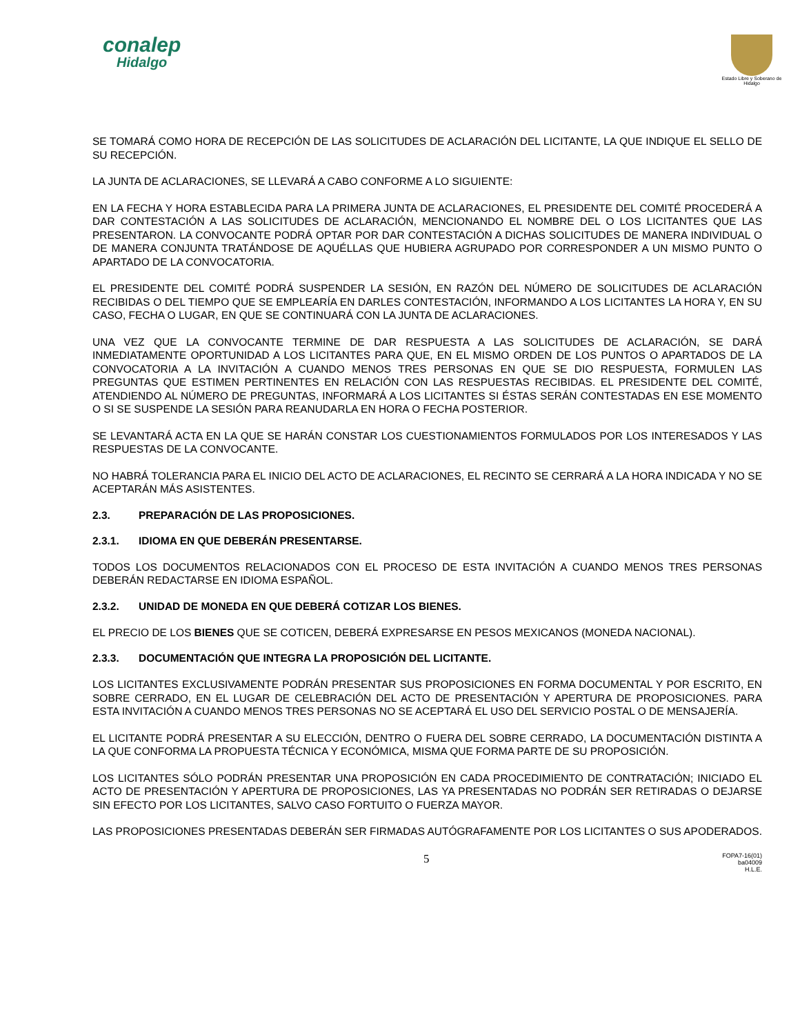conalep
Hidalgo
Estado Libre y Soberano de Hidalgo
SE TOMARÁ COMO HORA DE RECEPCIÓN DE LAS SOLICITUDES DE ACLARACIÓN DEL LICITANTE, LA QUE INDIQUE EL SELLO DE SU RECEPCIÓN.
LA JUNTA DE ACLARACIONES, SE LLEVARÁ A CABO CONFORME A LO SIGUIENTE:
EN LA FECHA Y HORA ESTABLECIDA PARA LA PRIMERA JUNTA DE ACLARACIONES, EL PRESIDENTE DEL COMITÉ PROCEDERÁ A DAR CONTESTACIÓN A LAS SOLICITUDES DE ACLARACIÓN, MENCIONANDO EL NOMBRE DEL O LOS LICITANTES QUE LAS PRESENTARON. LA CONVOCANTE PODRÁ OPTAR POR DAR CONTESTACIÓN A DICHAS SOLICITUDES DE MANERA INDIVIDUAL O DE MANERA CONJUNTA TRATÁNDOSE DE AQUÉLLAS QUE HUBIERA AGRUPADO POR CORRESPONDER A UN MISMO PUNTO O APARTADO DE LA CONVOCATORIA.
EL PRESIDENTE DEL COMITÉ PODRÁ SUSPENDER LA SESIÓN, EN RAZÓN DEL NÚMERO DE SOLICITUDES DE ACLARACIÓN RECIBIDAS O DEL TIEMPO QUE SE EMPLEARÍA EN DARLES CONTESTACIÓN, INFORMANDO A LOS LICITANTES LA HORA Y, EN SU CASO, FECHA O LUGAR, EN QUE SE CONTINUARÁ CON LA JUNTA DE ACLARACIONES.
UNA VEZ QUE LA CONVOCANTE TERMINE DE DAR RESPUESTA A LAS SOLICITUDES DE ACLARACIÓN, SE DARÁ INMEDIATAMENTE OPORTUNIDAD A LOS LICITANTES PARA QUE, EN EL MISMO ORDEN DE LOS PUNTOS O APARTADOS DE LA CONVOCATORIA A LA INVITACIÓN A CUANDO MENOS TRES PERSONAS EN QUE SE DIO RESPUESTA, FORMULEN LAS PREGUNTAS QUE ESTIMEN PERTINENTES EN RELACIÓN CON LAS RESPUESTAS RECIBIDAS. EL PRESIDENTE DEL COMITÉ, ATENDIENDO AL NÚMERO DE PREGUNTAS, INFORMARÁ A LOS LICITANTES SI ÉSTAS SERÁN CONTESTADAS EN ESE MOMENTO O SI SE SUSPENDE LA SESIÓN PARA REANUDARLA EN HORA O FECHA POSTERIOR.
SE LEVANTARÁ ACTA EN LA QUE SE HARÁN CONSTAR LOS CUESTIONAMIENTOS FORMULADOS POR LOS INTERESADOS Y LAS RESPUESTAS DE LA CONVOCANTE.
NO HABRÁ TOLERANCIA PARA EL INICIO DEL ACTO DE ACLARACIONES, EL RECINTO SE CERRARÁ A LA HORA INDICADA Y NO SE ACEPTARÁN MÁS ASISTENTES.
2.3. PREPARACIÓN DE LAS PROPOSICIONES.
2.3.1. IDIOMA EN QUE DEBERÁN PRESENTARSE.
TODOS LOS DOCUMENTOS RELACIONADOS CON EL PROCESO DE ESTA INVITACIÓN A CUANDO MENOS TRES PERSONAS DEBERÁN REDACTARSE EN IDIOMA ESPAÑOL.
2.3.2. UNIDAD DE MONEDA EN QUE DEBERÁ COTIZAR LOS BIENES.
EL PRECIO DE LOS BIENES QUE SE COTICEN, DEBERÁ EXPRESARSE EN PESOS MEXICANOS (MONEDA NACIONAL).
2.3.3. DOCUMENTACIÓN QUE INTEGRA LA PROPOSICIÓN DEL LICITANTE.
LOS LICITANTES EXCLUSIVAMENTE PODRÁN PRESENTAR SUS PROPOSICIONES EN FORMA DOCUMENTAL Y POR ESCRITO, EN SOBRE CERRADO, EN EL LUGAR DE CELEBRACIÓN DEL ACTO DE PRESENTACIÓN Y APERTURA DE PROPOSICIONES. PARA ESTA INVITACIÓN A CUANDO MENOS TRES PERSONAS NO SE ACEPTARÁ EL USO DEL SERVICIO POSTAL O DE MENSAJERÍA.
EL LICITANTE PODRÁ PRESENTAR A SU ELECCIÓN, DENTRO O FUERA DEL SOBRE CERRADO, LA DOCUMENTACIÓN DISTINTA A LA QUE CONFORMA LA PROPUESTA TÉCNICA Y ECONÓMICA, MISMA QUE FORMA PARTE DE SU PROPOSICIÓN.
LOS LICITANTES SÓLO PODRÁN PRESENTAR UNA PROPOSICIÓN EN CADA PROCEDIMIENTO DE CONTRATACIÓN; INICIADO EL ACTO DE PRESENTACIÓN Y APERTURA DE PROPOSICIONES, LAS YA PRESENTADAS NO PODRÁN SER RETIRADAS O DEJARSE SIN EFECTO POR LOS LICITANTES, SALVO CASO FORTUITO O FUERZA MAYOR.
LAS PROPOSICIONES PRESENTADAS DEBERÁN SER FIRMADAS AUTÓGRAFAMENTE POR LOS LICITANTES O SUS APODERADOS.
5
FOPA7-16(01)
ba04009
H.L.E.